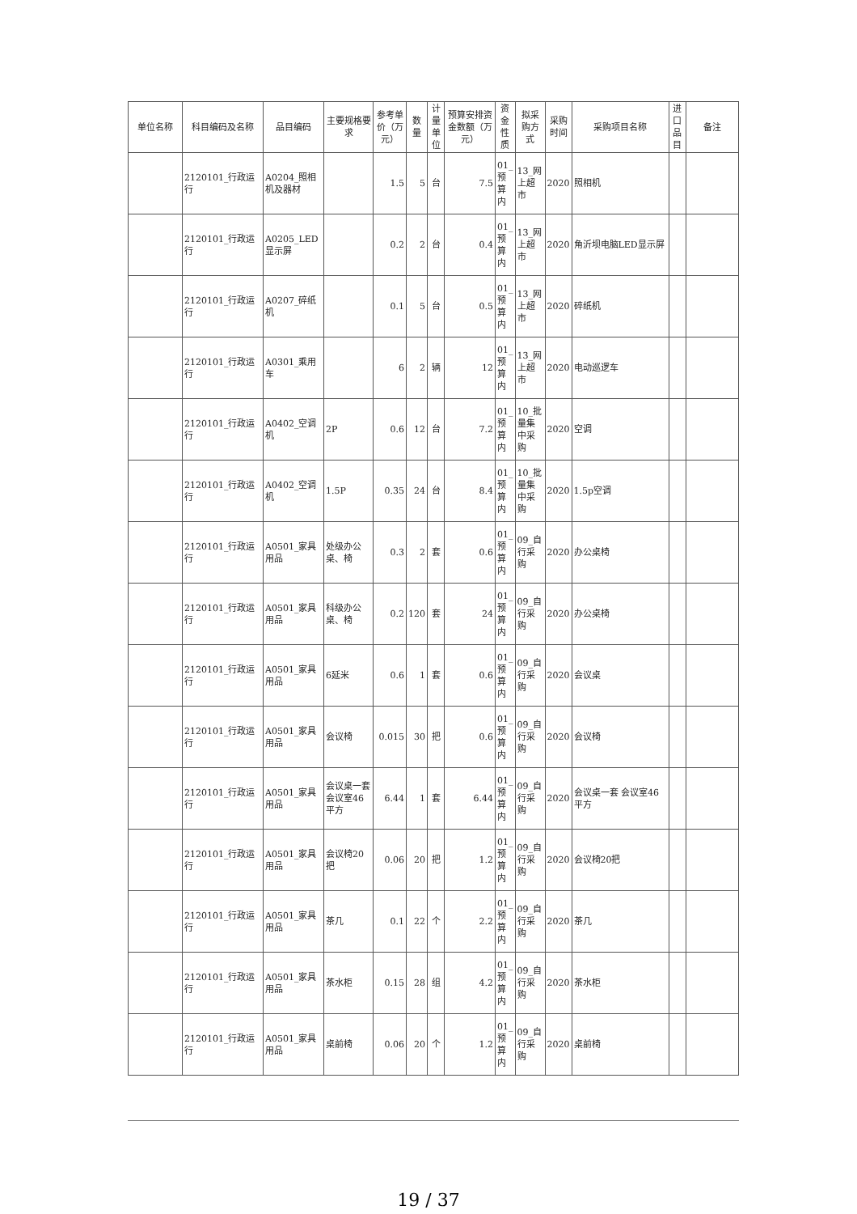| 单位名称 | 科目编码及名称 | 品目编码 | 主要规格要求 | 参考单价（万元） | 数量 | 计量单位 | 预算安排资金数额（万元） | 资金性质 | 拟采购方式 | 采购时间 | 采购项目名称 | 进口品目 | 备注 |
| --- | --- | --- | --- | --- | --- | --- | --- | --- | --- | --- | --- | --- | --- |
| | 2120101_行政运行 | A0204_照相机及器材 | | 1.5 | 5 | 台 | 7.5 | 01_预算内 | 13_网上超市 | 2020 | 照相机 | | |
| | 2120101_行政运行 | A0205_LED显示屏 | | 0.2 | 2 | 台 | 0.4 | 01_预算内 | 13_网上超市 | 2020 | 角沂坝电脑LED显示屏 | | |
| | 2120101_行政运行 | A0207_碎纸机 | | 0.1 | 5 | 台 | 0.5 | 01_预算内 | 13_网上超市 | 2020 | 碎纸机 | | |
| | 2120101_行政运行 | A0301_乘用车 | | 6 | 2 | 辆 | 12 | 01_预算内 | 13_网上超市 | 2020 | 电动巡逻车 | | |
| | 2120101_行政运行 | A0402_空调机 | 2P | 0.6 | 12 | 台 | 7.2 | 01_预算内 | 10_批量集中采购 | 2020 | 空调 | | |
| | 2120101_行政运行 | A0402_空调机 | 1.5P | 0.35 | 24 | 台 | 8.4 | 01_预算内 | 10_批量集中采购 | 2020 | 1.5p空调 | | |
| | 2120101_行政运行 | A0501_家具用品 | 处级办公桌、椅 | 0.3 | 2 | 套 | 0.6 | 01_预算内 | 09_自行采购 | 2020 | 办公桌椅 | | |
| | 2120101_行政运行 | A0501_家具用品 | 科级办公桌、椅 | 0.2 | 120 | 套 | 24 | 01_预算内 | 09_自行采购 | 2020 | 办公桌椅 | | |
| | 2120101_行政运行 | A0501_家具用品 | 6延米 | 0.6 | 1 | 套 | 0.6 | 01_预算内 | 09_自行采购 | 2020 | 会议桌 | | |
| | 2120101_行政运行 | A0501_家具用品 | 会议椅 | 0.015 | 30 | 把 | 0.6 | 01_预算内 | 09_自行采购 | 2020 | 会议椅 | | |
| | 2120101_行政运行 | A0501_家具用品 | 会议桌一套 会议室46平方 | 6.44 | 1 | 套 | 6.44 | 01_预算内 | 09_自行采购 | 2020 | 会议桌一套 会议室46平方 | | |
| | 2120101_行政运行 | A0501_家具用品 | 会议椅20把 | 0.06 | 20 | 把 | 1.2 | 01_预算内 | 09_自行采购 | 2020 | 会议椅20把 | | |
| | 2120101_行政运行 | A0501_家具用品 | 茶几 | 0.1 | 22 | 个 | 2.2 | 01_预算内 | 09_自行采购 | 2020 | 茶几 | | |
| | 2120101_行政运行 | A0501_家具用品 | 茶水柜 | 0.15 | 28 | 组 | 4.2 | 01_预算内 | 09_自行采购 | 2020 | 茶水柜 | | |
| | 2120101_行政运行 | A0501_家具用品 | 桌前椅 | 0.06 | 20 | 个 | 1.2 | 01_预算内 | 09_自行采购 | 2020 | 桌前椅 | | |
19 / 37